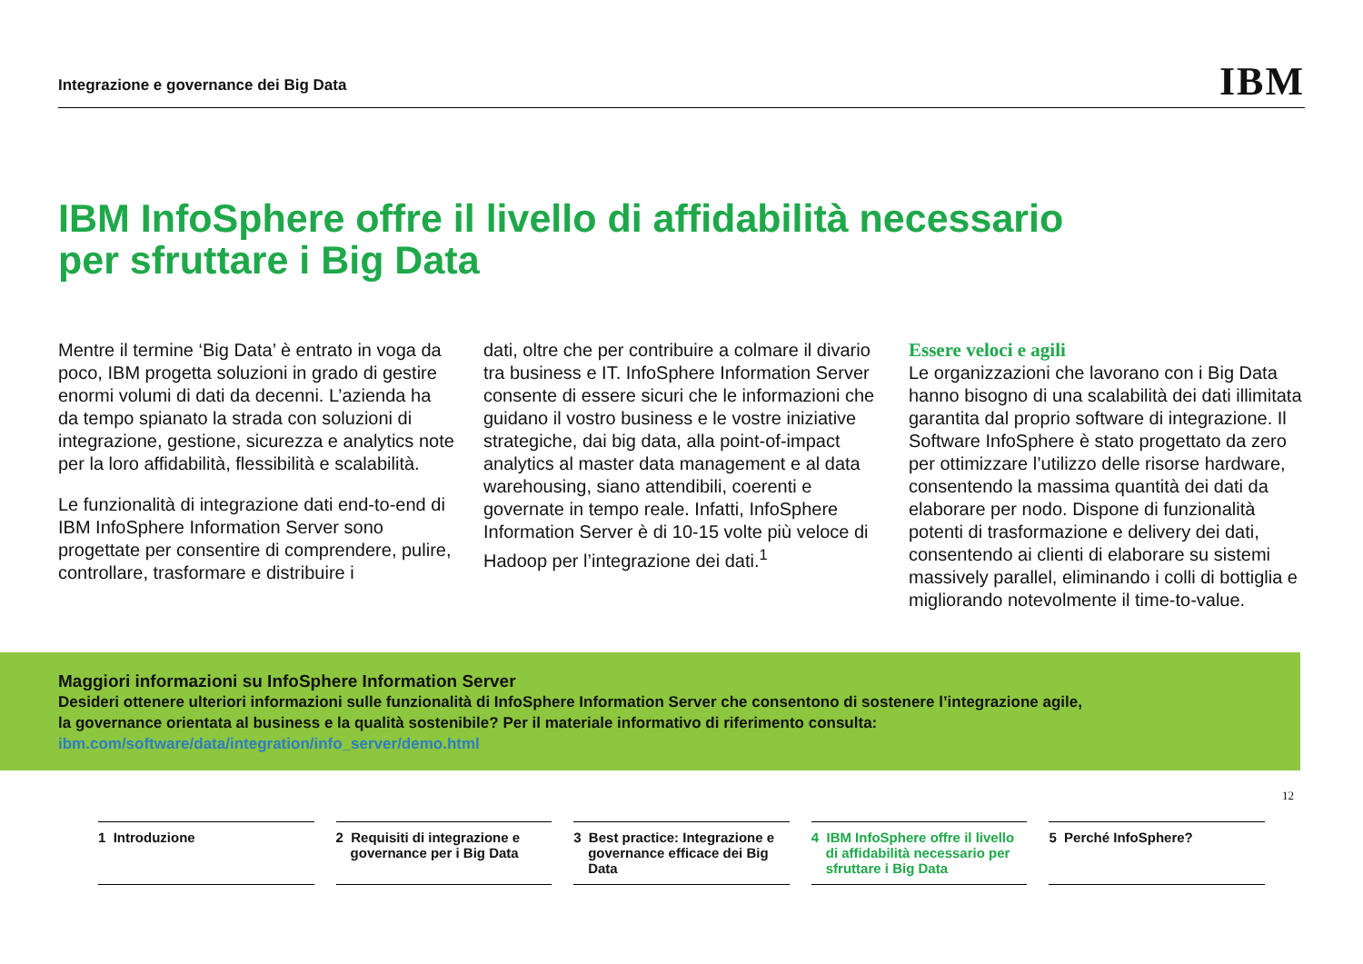Integrazione e governance dei Big Data IBM
IBM InfoSphere offre il livello di affidabilità necessario
per sfruttare i Big Data
Mentre il termine ‘Big Data’ è entrato in voga da poco, IBM progetta soluzioni in grado di gestire enormi volumi di dati da decenni. L’azienda ha da tempo spianato la strada con soluzioni di integrazione, gestione, sicurezza e analytics note per la loro affidabilità, flessibilità e scalabilità.
Le funzionalità di integrazione dati end-to-end di IBM InfoSphere Information Server sono progettate per consentire di comprendere, pulire, controllare, trasformare e distribuire i
dati, oltre che per contribuire a colmare il divario tra business e IT. InfoSphere Information Server consente di essere sicuri che le informazioni che guidano il vostro business e le vostre iniziative strategiche, dai big data, alla point-of-impact analytics al master data management e al data warehousing, siano attendibili, coerenti e governate in tempo reale. Infatti, InfoSphere Information Server è di 10-15 volte più veloce di Hadoop per l’integrazione dei dati.<sup>1</sup>
Essere veloci e agili
Le organizzazioni che lavorano con i Big Data hanno bisogno di una scalabilità dei dati illimitata garantita dal proprio software di integrazione. Il Software InfoSphere è stato progettato da zero per ottimizzare l’utilizzo delle risorse hardware, consentendo la massima quantità dei dati da elaborare per nodo. Dispone di funzionalità potenti di trasformazione e delivery dei dati, consentendo ai clienti di elaborare su sistemi massively parallel, eliminando i colli di bottiglia e migliorando notevolmente il time-to-value.
Maggiori informazioni su InfoSphere Information Server
Desideri ottenere ulteriori informazioni sulle funzionalità di InfoSphere Information Server che consentono di sostenere l’integrazione agile,
la governance orientata al business e la qualità sostenibile? Per il materiale informativo di riferimento consulta:
ibm.com/software/data/integration/info_server/demo.html
12
1 Introduzione 2 Requisiti di integrazione e governance per i Big Data
3 Best practice: Integrazione e governance efficace dei Big Data
4 IBM InfoSphere offre il livello di affidabilità necessario per sfruttare i Big Data
5 Perché InfoSphere?